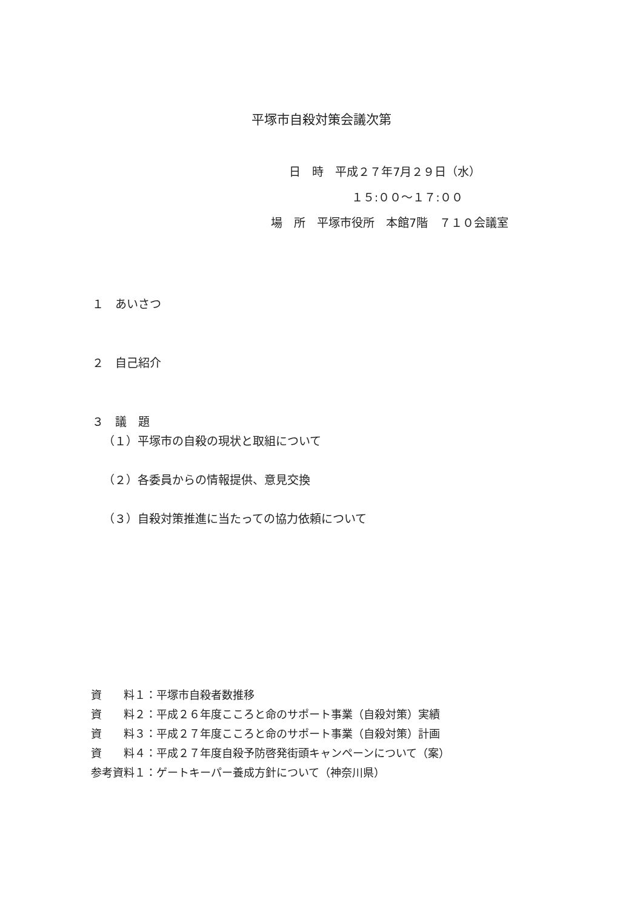平塚市自殺対策会議次第
日　時　平成２７年7月２９日（水）
１５:００〜１７:００
場　所　平塚市役所　本館7階　７１０会議室
１　あいさつ
２　自己紹介
３　議　題
（１）平塚市の自殺の現状と取組について
（２）各委員からの情報提供、意見交換
（３）自殺対策推進に当たっての協力依頼について
資　　料１：平塚市自殺者数推移
資　　料２：平成２６年度こころと命のサポート事業（自殺対策）実績
資　　料３：平成２７年度こころと命のサポート事業（自殺対策）計画
資　　料４：平成２７年度自殺予防啓発街頭キャンペーンについて（案）
参考資料１：ゲートキーパー養成方針について（神奈川県）